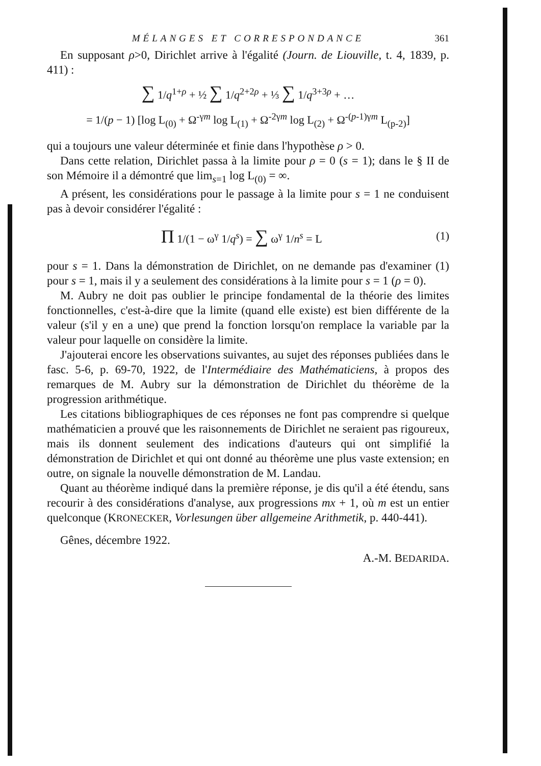MÉLANGES ET CORRESPONDANCE 361
En supposant ρ>0, Dirichlet arrive à l'égalité (Journ. de Liouville, t. 4, 1839, p. 411) :
∑ 1/q<sup>1+ρ</sup> + ½ ∑ 1/q<sup>2+2ρ</sup> + ⅓ ∑ 1/q<sup>3+3ρ</sup> + …
= 1/(p − 1) [log L<sub>(0)</sub> + Ω<sup>-γm</sup> log L<sub>(1)</sub> + Ω<sup>-2γm</sup> log L<sub>(2)</sub> + Ω<sup>-(p-1)γm</sup> L<sub>(p-2)</sub>]
qui a toujours une valeur déterminée et finie dans l'hypothèse ρ > 0.
Dans cette relation, Dirichlet passa à la limite pour ρ = 0 (s = 1); dans le § II de son Mémoire il a démontré que lim<sub>s=1</sub> log L<sub>(0)</sub> = ∞.
A présent, les considérations pour le passage à la limite pour s = 1 ne conduisent pas à devoir considérer l'égalité :
Π 1/(1 − ω<sup>γ</sup> 1/q<sup>s</sup>) = ∑ ω<sup>γ</sup> 1/n<sup>s</sup> = L (1)
pour s = 1. Dans la démonstration de Dirichlet, on ne demande pas d'examiner (1) pour s = 1, mais il y a seulement des considérations à la limite pour s = 1 (ρ = 0).
M. Aubry ne doit pas oublier le principe fondamental de la théorie des limites fonctionnelles, c'est-à-dire que la limite (quand elle existe) est bien différente de la valeur (s'il y en a une) que prend la fonction lorsqu'on remplace la variable par la valeur pour laquelle on considère la limite.
J'ajouterai encore les observations suivantes, au sujet des réponses publiées dans le fasc. 5-6, p. 69-70, 1922, de l'Intermédiaire des Mathématiciens, à propos des remarques de M. Aubry sur la démonstration de Dirichlet du théorème de la progression arithmétique.
Les citations bibliographiques de ces réponses ne font pas comprendre si quelque mathématicien a prouvé que les raisonnements de Dirichlet ne seraient pas rigoureux, mais ils donnent seulement des indications d'auteurs qui ont simplifié la démonstration de Dirichlet et qui ont donné au théorème une plus vaste extension; en outre, on signale la nouvelle démonstration de M. Landau.
Quant au théorème indiqué dans la première réponse, je dis qu'il a été étendu, sans recourir à des considérations d'analyse, aux progressions mx + 1, où m est un entier quelconque (KRONECKER, Vorlesungen über allgemeine Arithmetik, p. 440-441).
Gênes, décembre 1922.
A.-M. BEDARIDA.